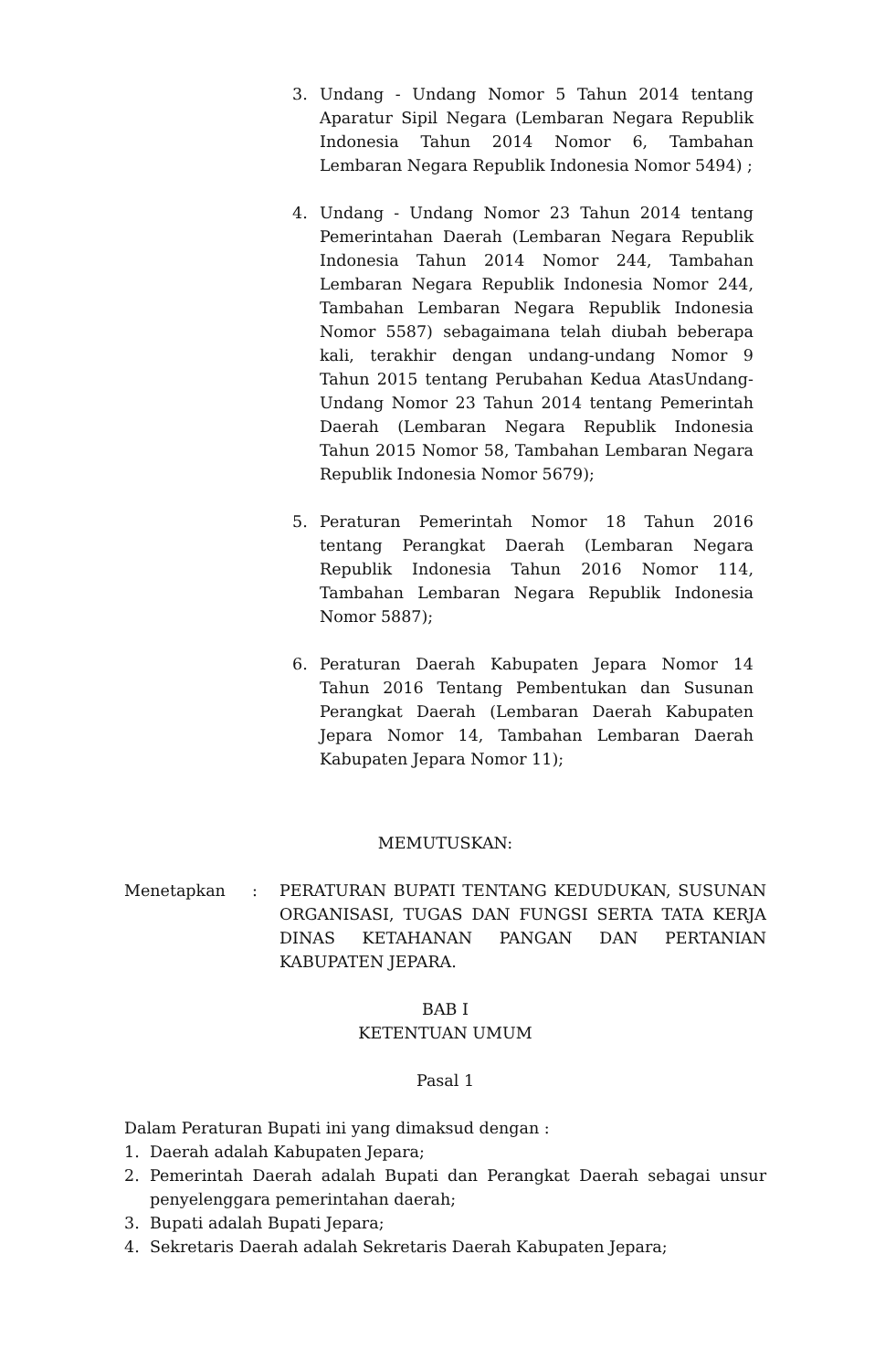3. Undang - Undang Nomor 5 Tahun 2014 tentang Aparatur Sipil Negara (Lembaran Negara Republik Indonesia Tahun 2014 Nomor 6, Tambahan Lembaran Negara Republik Indonesia Nomor 5494) ;
4. Undang - Undang Nomor 23 Tahun 2014 tentang Pemerintahan Daerah (Lembaran Negara Republik Indonesia Tahun 2014 Nomor 244, Tambahan Lembaran Negara Republik Indonesia Nomor 244, Tambahan Lembaran Negara Republik Indonesia Nomor 5587) sebagaimana telah diubah beberapa kali, terakhir dengan undang-undang Nomor 9 Tahun 2015 tentang Perubahan Kedua AtasUndang-Undang Nomor 23 Tahun 2014 tentang Pemerintah Daerah (Lembaran Negara Republik Indonesia Tahun 2015 Nomor 58, Tambahan Lembaran Negara Republik Indonesia Nomor 5679);
5. Peraturan Pemerintah Nomor 18 Tahun 2016 tentang Perangkat Daerah (Lembaran Negara Republik Indonesia Tahun 2016 Nomor 114, Tambahan Lembaran Negara Republik Indonesia Nomor 5887);
6. Peraturan Daerah Kabupaten Jepara Nomor 14 Tahun 2016 Tentang Pembentukan dan Susunan Perangkat Daerah (Lembaran Daerah Kabupaten Jepara Nomor 14, Tambahan Lembaran Daerah Kabupaten Jepara Nomor 11);
MEMUTUSKAN:
Menetapkan: PERATURAN BUPATI TENTANG KEDUDUKAN, SUSUNAN ORGANISASI, TUGAS DAN FUNGSI SERTA TATA KERJA DINAS KETAHANAN PANGAN DAN PERTANIAN KABUPATEN JEPARA.
BAB I
KETENTUAN UMUM
Pasal 1
Dalam Peraturan Bupati ini yang dimaksud dengan :
1. Daerah adalah Kabupaten Jepara;
2. Pemerintah Daerah adalah Bupati dan Perangkat Daerah sebagai unsur penyelenggara pemerintahan daerah;
3. Bupati adalah Bupati Jepara;
4. Sekretaris Daerah adalah Sekretaris Daerah Kabupaten Jepara;